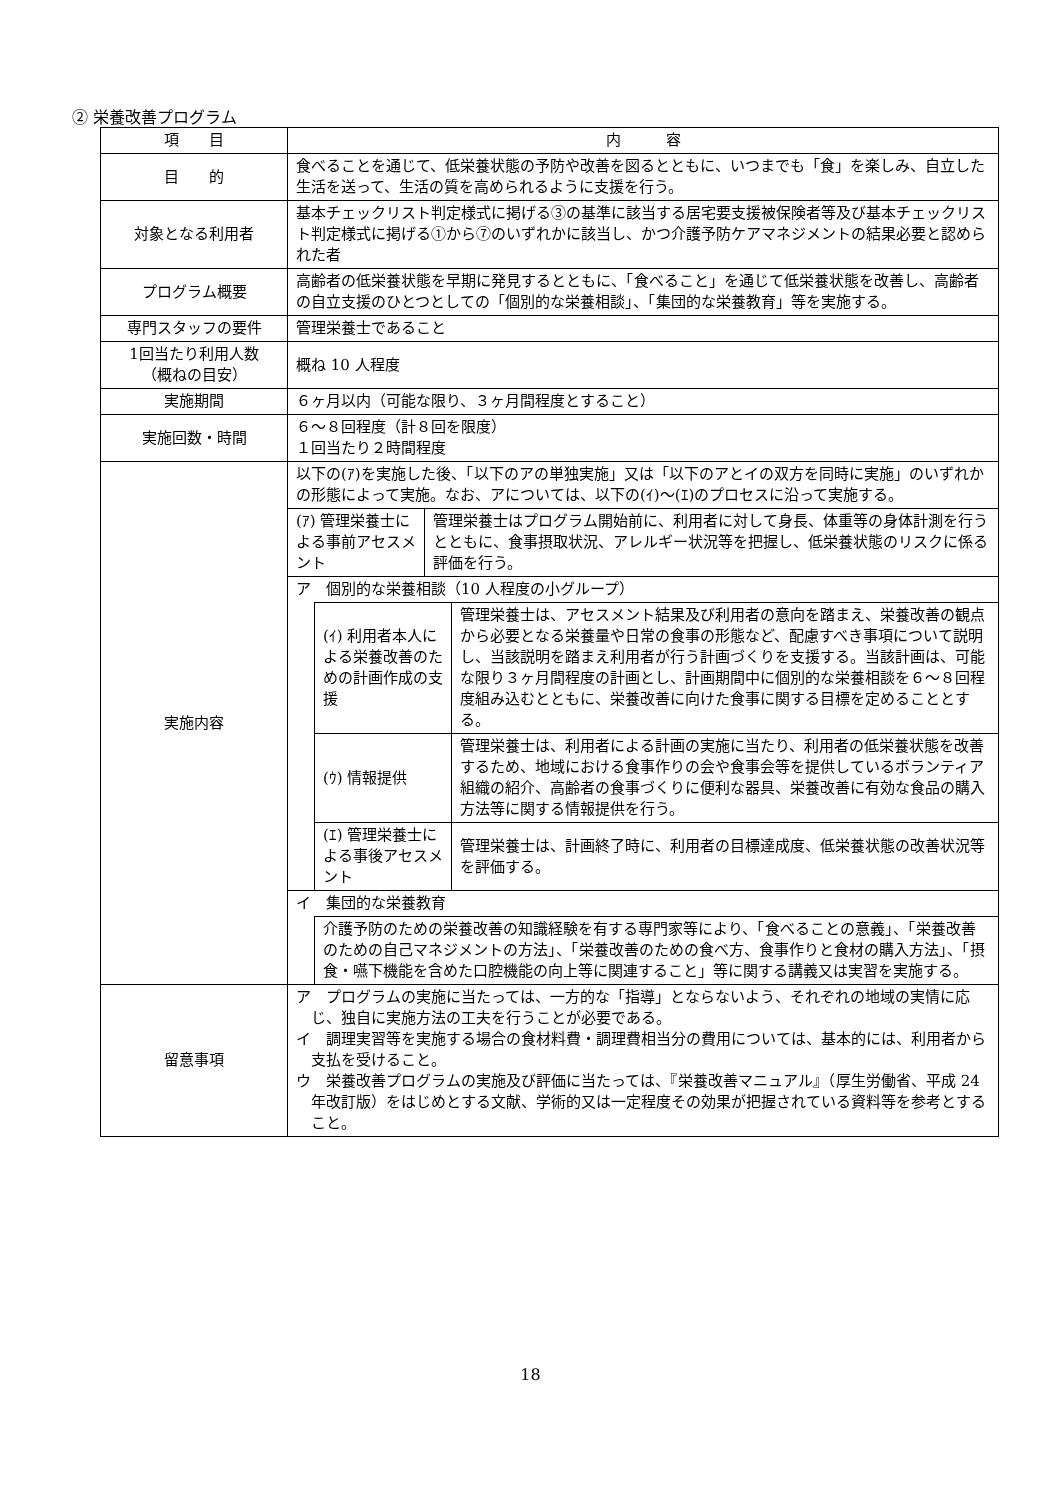② 栄養改善プログラム
| 項 目 | 内 容 |
| --- | --- |
| 目 的 | 食べることを通じて、低栄養状態の予防や改善を図るとともに、いつまでも「食」を楽しみ、自立した生活を送って、生活の質を高められるように支援を行う。 |
| 対象となる利用者 | 基本チェックリスト判定様式に掲げる③の基準に該当する居宅要支援被保険者等及び基本チェックリスト判定様式に掲げる①から⑦のいずれかに該当し、かつ介護予防ケアマネジメントの結果必要と認められた者 |
| プログラム概要 | 高齢者の低栄養状態を早期に発見するとともに、「食べること」を通じて低栄養状態を改善し、高齢者の自立支援のひとつとしての「個別的な栄養相談」、「集団的な栄養教育」等を実施する。 |
| 専門スタッフの要件 | 管理栄養士であること |
| 1回当たり利用人数 （概ねの目安） | 概ね 10 人程度 |
| 実施期間 | ６ヶ月以内（可能な限り、３ヶ月間程度とすること） |
| 実施回数・時間 | ６～８回程度（計８回を限度） １回当たり２時間程度 |
| 実施内容 | 以下の(ｱ)を実施した後、「以下のアの単独実施」又は「以下のアとイの双方を同時に実施」のいずれかの形態によって実施。なお、アについては、以下の(ｲ)～(ｴ)のプロセスに沿って実施する。 / (ｱ) 管理栄養士による事前アセスメント / 管理栄養士はプログラム開始前に、利用者に対して身長、体重等の身体計測を行うとともに、食事摂取状況、アレルギー状況等を把握し、低栄養状態のリスクに係る評価を行う。 / ア 個別的な栄養相談（10 人程度の小グループ） / (ｲ) 利用者本人による栄養改善のための計画作成の支援 / 管理栄養士は、アセスメント結果及び利用者の意向を踏まえ、栄養改善の観点から必要となる栄養量や日常の食事の形態など、配慮すべき事項について説明し、当該説明を踏まえ利用者が行う計画づくりを支援する。当該計画は、可能な限り３ヶ月間程度の計画とし、計画期間中に個別的な栄養相談を６～８回程度組み込むとともに、栄養改善に向けた食事に関する目標を定めることとする。 / / (ｳ) 情報提供 / 管理栄養士は、利用者による計画の実施に当たり、利用者の低栄養状態を改善するため、地域における食事作りの会や食事会等を提供しているボランティア組織の紹介、高齢者の食事づくりに便利な器具、栄養改善に有効な食品の購入方法等に関する情報提供を行う。 / / (ｴ) 管理栄養士による事後アセスメント / 管理栄養士は、計画終了時に、利用者の目標達成度、低栄養状態の改善状況等を評価する。 / イ 集団的な栄養教育 介護予防のための栄養改善の知識経験を有する専門家等により、「食べることの意義」、「栄養改善のための自己マネジメントの方法」、「栄養改善のための食べ方、食事作りと食材の購入方法」、「摂食・嚥下機能を含めた口腔機能の向上等に関連すること」等に関する講義又は実習を実施する。 |
| 留意事項 | ア プログラムの実施に当たっては、一方的な「指導」とならないよう、それぞれの地域の実情に応じ、独自に実施方法の工夫を行うことが必要である。 イ 調理実習等を実施する場合の食材料費・調理費相当分の費用については、基本的には、利用者から支払を受けること。 ウ 栄養改善プログラムの実施及び評価に当たっては、『栄養改善マニュアル』（厚生労働省、平成 24 年改訂版）をはじめとする文献、学術的又は一定程度その効果が把握されている資料等を参考とすること。 |
18